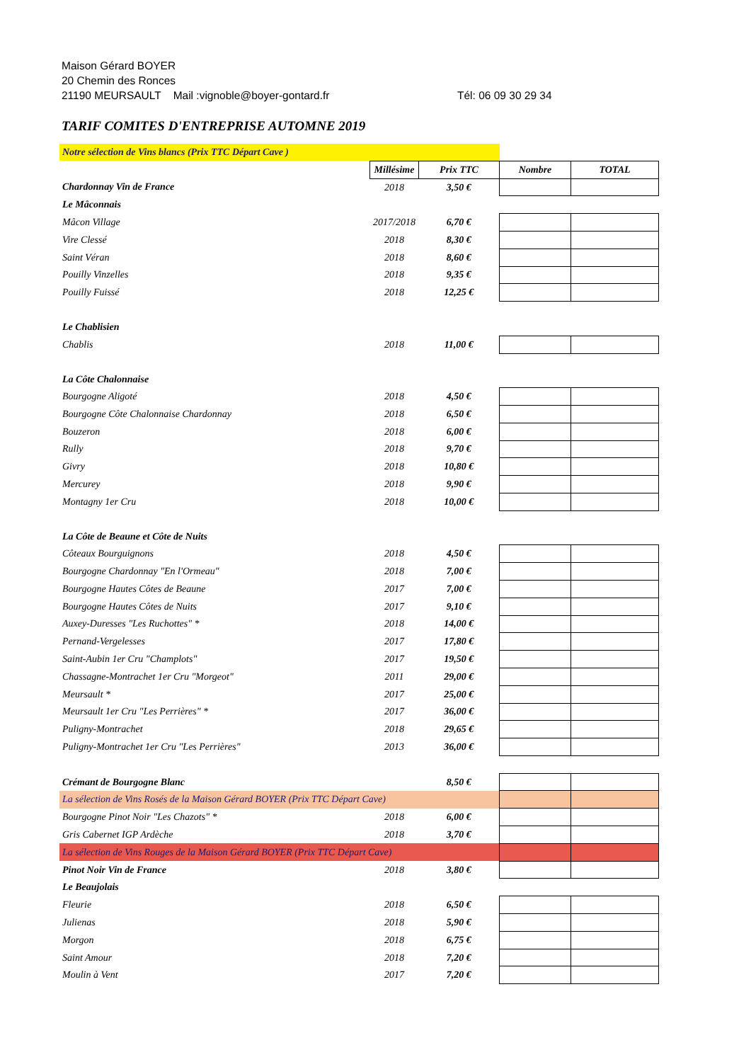Maison Gérard BOYER
20 Chemin des Ronces
21190 MEURSAULT Mail :vignoble@boyer-gontard.fr Tél: 06 09 30 29 34
TARIF COMITES D'ENTREPRISE AUTOMNE 2019
| Notre sélection de Vins blancs (Prix TTC Départ Cave ) | | | | |
| | Millésime | Prix TTC | Nombre | TOTAL |
| Chardonnay Vin de France | 2018 | 3,50 € | | |
| Le Mâconnais | | | | |
| Mâcon Village | 2017/2018 | 6,70 € | | |
| Vire Clessé | 2018 | 8,30 € | | |
| Saint Véran | 2018 | 8,60 € | | |
| Pouilly Vinzelles | 2018 | 9,35 € | | |
| Pouilly Fuissé | 2018 | 12,25 € | | |
| Le Chablisien | | | | |
| Chablis | 2018 | 11,00 € | | |
| La Côte Chalonnaise | | | | |
| Bourgogne Aligoté | 2018 | 4,50 € | | |
| Bourgogne Côte Chalonnaise Chardonnay | 2018 | 6,50 € | | |
| Bouzeron | 2018 | 6,00 € | | |
| Rully | 2018 | 9,70 € | | |
| Givry | 2018 | 10,80 € | | |
| Mercurey | 2018 | 9,90 € | | |
| Montagny 1er Cru | 2018 | 10,00 € | | |
| La Côte de Beaune et Côte de Nuits | | | | |
| Côteaux Bourguignons | 2018 | 4,50 € | | |
| Bourgogne Chardonnay "En l'Ormeau" | 2018 | 7,00 € | | |
| Bourgogne Hautes Côtes de Beaune | 2017 | 7,00 € | | |
| Bourgogne Hautes Côtes de Nuits | 2017 | 9,10 € | | |
| Auxey-Duresses "Les Ruchottes" * | 2018 | 14,00 € | | |
| Pernand-Vergelesses | 2017 | 17,80 € | | |
| Saint-Aubin 1er Cru "Champlots" | 2017 | 19,50 € | | |
| Chassagne-Montrachet 1er Cru "Morgeot" | 2011 | 29,00 € | | |
| Meursault * | 2017 | 25,00 € | | |
| Meursault 1er Cru "Les Perrières" * | 2017 | 36,00 € | | |
| Puligny-Montrachet | 2018 | 29,65 € | | |
| Puligny-Montrachet 1er Cru "Les Perrières" | 2013 | 36,00 € | | |
| Crémant de Bourgogne Blanc | | 8,50 € | | |
| La sélection de Vins Rosés de la Maison Gérard BOYER (Prix TTC Départ Cave) | | | | |
| Bourgogne Pinot Noir "Les Chazots" * | 2018 | 6,00 € | | |
| Gris Cabernet IGP Ardèche | 2018 | 3,70 € | | |
| La sélection de Vins Rouges de la Maison Gérard BOYER (Prix TTC Départ Cave) | | | | |
| Pinot Noir Vin de France | 2018 | 3,80 € | | |
| Le Beaujolais | | | | |
| Fleurie | 2018 | 6,50 € | | |
| Julienas | 2018 | 5,90 € | | |
| Morgon | 2018 | 6,75 € | | |
| Saint Amour | 2018 | 7,20 € | | |
| Moulin à Vent | 2017 | 7,20 € | | |